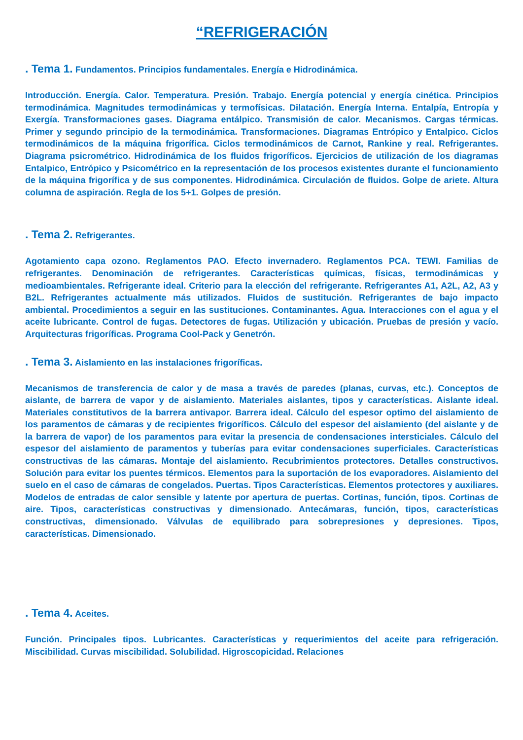“REFRIGERACIÓN
. Tema 1. Fundamentos. Principios fundamentales. Energía e Hidrodinámica.
Introducción. Energía. Calor. Temperatura. Presión. Trabajo. Energía potencial y energía cinética. Principios termodinámica. Magnitudes termodinámicas y termofísicas. Dilatación. Energía Interna. Entalpía, Entropía y Exergía. Transformaciones gases. Diagrama entálpico. Transmisión de calor. Mecanismos. Cargas térmicas. Primer y segundo principio de la termodinámica. Transformaciones. Diagramas Entrópico y Entalpico. Ciclos termodinámicos de la máquina frigorífica. Ciclos termodinámicos de Carnot, Rankine y real. Refrigerantes. Diagrama psicrométrico. Hidrodinámica de los fluidos frigoríficos. Ejercicios de utilización de los diagramas Entalpico, Entrópico y Psicométrico en la representación de los procesos existentes durante el funcionamiento de la máquina frigorífica y de sus componentes. Hidrodinámica. Circulación de fluidos. Golpe de ariete. Altura columna de aspiración. Regla de los 5+1. Golpes de presión.
. Tema 2. Refrigerantes.
Agotamiento capa ozono. Reglamentos PAO. Efecto invernadero. Reglamentos PCA. TEWI. Familias de refrigerantes. Denominación de refrigerantes. Características químicas, físicas, termodinámicas y medioambientales. Refrigerante ideal. Criterio para la elección del refrigerante. Refrigerantes A1, A2L, A2, A3 y B2L. Refrigerantes actualmente más utilizados. Fluidos de sustitución. Refrigerantes de bajo impacto ambiental. Procedimientos a seguir en las sustituciones. Contaminantes. Agua. Interacciones con el agua y el aceite lubricante. Control de fugas. Detectores de fugas. Utilización y ubicación. Pruebas de presión y vacío. Arquitecturas frigoríficas. Programa Cool-Pack y Genetrón.
. Tema 3. Aislamiento en las instalaciones frigoríficas.
Mecanismos de transferencia de calor y de masa a través de paredes (planas, curvas, etc.). Conceptos de aislante, de barrera de vapor y de aislamiento. Materiales aislantes, tipos y características. Aislante ideal. Materiales constitutivos de la barrera antivapor. Barrera ideal. Cálculo del espesor optimo del aislamiento de los paramentos de cámaras y de recipientes frigoríficos. Cálculo del espesor del aislamiento (del aislante y de la barrera de vapor) de los paramentos para evitar la presencia de condensaciones intersticiales. Cálculo del espesor del aislamiento de paramentos y tuberías para evitar condensaciones superficiales. Características constructivas de las cámaras. Montaje del aislamiento. Recubrimientos protectores. Detalles constructivos. Solución para evitar los puentes térmicos. Elementos para la suportación de los evaporadores. Aislamiento del suelo en el caso de cámaras de congelados. Puertas. Tipos Características. Elementos protectores y auxiliares. Modelos de entradas de calor sensible y latente por apertura de puertas. Cortinas, función, tipos. Cortinas de aire. Tipos, características constructivas y dimensionado. Antecámaras, función, tipos, características constructivas, dimensionado. Válvulas de equilibrado para sobrepresiones y depresiones. Tipos, características. Dimensionado.
. Tema 4. Aceites.
Función. Principales tipos. Lubricantes. Características y requerimientos del aceite para refrigeración. Miscibilidad. Curvas miscibilidad. Solubilidad. Higroscopicidad. Relaciones